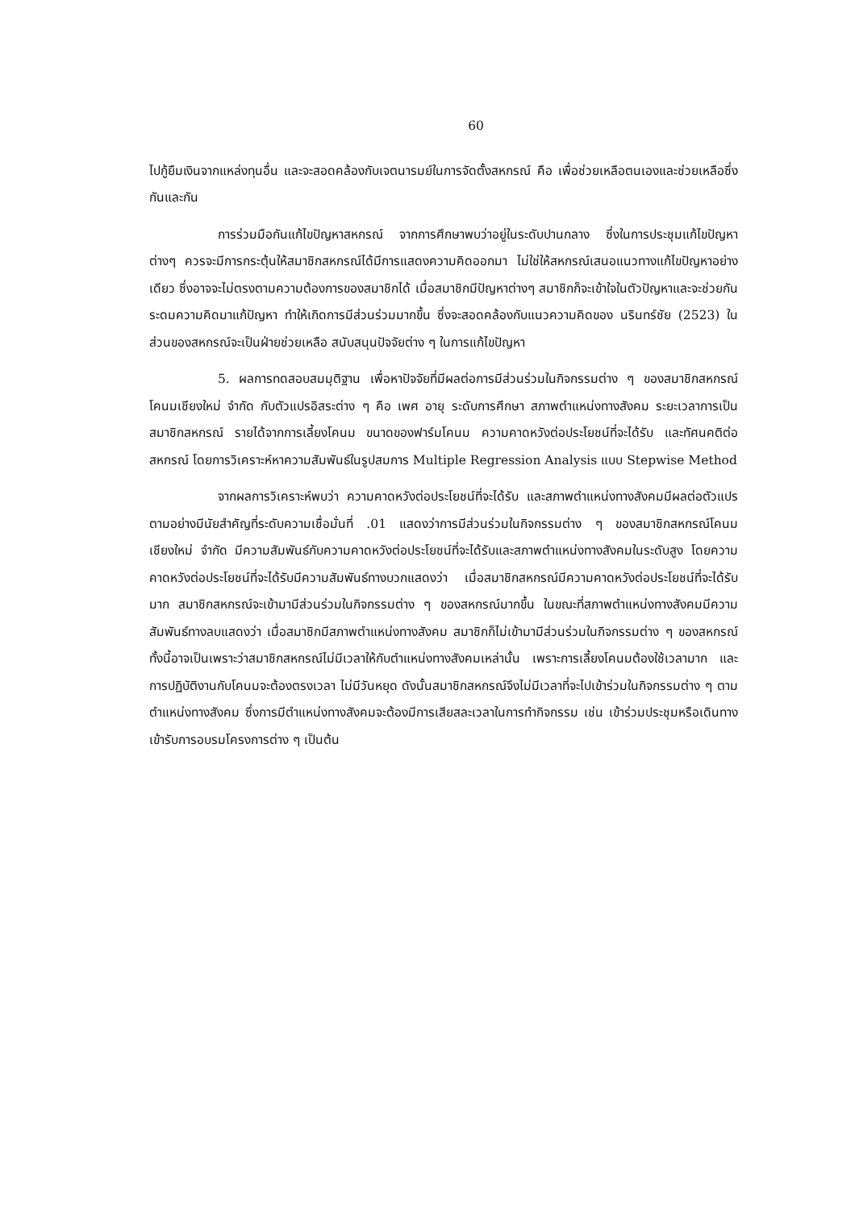60
ไปกู้ยืมเงินจากแหล่งทุนอื่น และจะสอดคล้องกับเจตนารมย์ในการจัดตั้งสหกรณ์ คือ เพื่อช่วยเหลือตนเองและช่วยเหลือซึ่งกันและกัน
การร่วมมือกันแก้ไขปัญหาสหกรณ์ จากการศึกษาพบว่าอยู่ในระดับปานกลาง ซึ่งในการประชุมแก้ไขปัญหาต่างๆ ควรจะมีการกระตุ้นให้สมาชิกสหกรณ์ได้มีการแสดงความคิดออกมา ไม่ใช่ให้สหกรณ์เสนอแนวทางแก้ไขปัญหาอย่างเดียว ซึ่งอาจจะไม่ตรงตามความต้องการของสมาชิกได้ เมื่อสมาชิกมีปัญหาต่างๆ สมาชิกก็จะเข้าใจในตัวปัญหาและจะช่วยกันระดมความคิดมาแก้ปัญหา ทำให้เกิดการมีส่วนร่วมมากขึ้น ซึ่งจะสอดคล้องกับแนวความคิดของ นรินทร์ชัย (2523) ในส่วนของสหกรณ์จะเป็นฝ่ายช่วยเหลือ สนับสนุนปัจจัยต่าง ๆ ในการแก้ไขปัญหา
5. ผลการทดสอบสมมุติฐาน เพื่อหาปัจจัยที่มีผลต่อการมีส่วนร่วมในกิจกรรมต่าง ๆ ของสมาชิกสหกรณ์โคนมเชียงใหม่ จำกัด กับตัวแปรอิสระต่าง ๆ คือ เพศ อายุ ระดับการศึกษา สภาพตำแหน่งทางสังคม ระยะเวลาการเป็นสมาชิกสหกรณ์ รายได้จากการเลี้ยงโคนม ขนาดของฟาร์มโคนม ความคาดหวังต่อประโยชน์ที่จะได้รับ และทัศนคติต่อสหกรณ์ โดยการวิเคราะห์หาความสัมพันธ์ในรูปสมการ Multiple Regression Analysis แบบ Stepwise Method
จากผลการวิเคราะห์พบว่า ความคาดหวังต่อประโยชน์ที่จะได้รับ และสภาพตำแหน่งทางสังคมมีผลต่อตัวแปรตามอย่างมีนัยสำคัญที่ระดับความเชื่อมั่นที่ .01 แสดงว่าการมีส่วนร่วมในกิจกรรมต่าง ๆ ของสมาชิกสหกรณ์โคนมเชียงใหม่ จำกัด มีความสัมพันธ์กับความคาดหวังต่อประโยชน์ที่จะได้รับและสภาพตำแหน่งทางสังคมในระดับสูง โดยความคาดหวังต่อประโยชน์ที่จะได้รับมีความสัมพันธ์ทางบวกแสดงว่า เมื่อสมาชิกสหกรณ์มีความคาดหวังต่อประโยชน์ที่จะได้รับมาก สมาชิกสหกรณ์จะเข้ามามีส่วนร่วมในกิจกรรมต่าง ๆ ของสหกรณ์มากขึ้น ในขณะที่สภาพตำแหน่งทางสังคมมีความสัมพันธ์ทางลบแสดงว่า เมื่อสมาชิกมีสภาพตำแหน่งทางสังคม สมาชิกก็ไม่เข้ามามีส่วนร่วมในกิจกรรมต่าง ๆ ของสหกรณ์ ทั้งนี้อาจเป็นเพราะว่าสมาชิกสหกรณ์ไม่มีเวลาให้กับตำแหน่งทางสังคมเหล่านั้น เพราะการเลี้ยงโคนมต้องใช้เวลามาก และการปฏิบัติงานกับโคนมจะต้องตรงเวลา ไม่มีวันหยุด ดังนั้นสมาชิกสหกรณ์จึงไม่มีเวลาที่จะไปเข้าร่วมในกิจกรรมต่าง ๆ ตามตำแหน่งทางสังคม ซึ่งการมีตำแหน่งทางสังคมจะต้องมีการเสียสละเวลาในการทำกิจกรรม เช่น เข้าร่วมประชุมหรือเดินทางเข้ารับการอบรมโครงการต่าง ๆ เป็นต้น